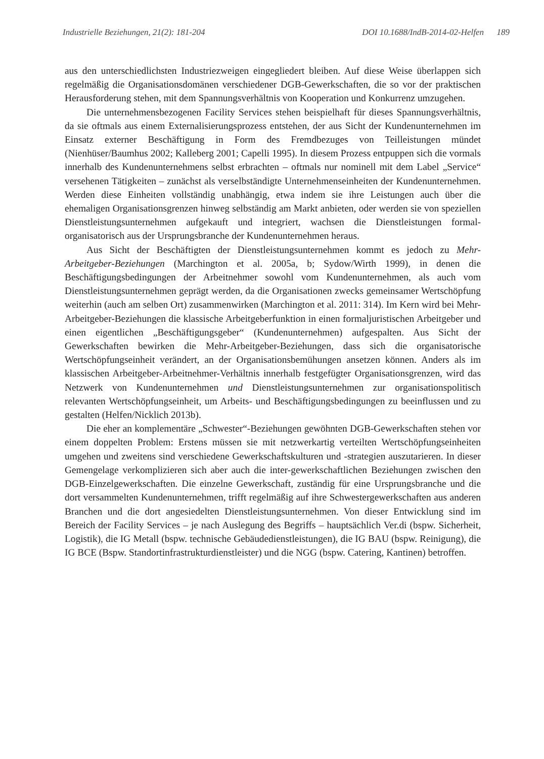Industrielle Beziehungen, 21(2): 181-204 DOI 10.1688/IndB-2014-02-Helfen 189
aus den unterschiedlichsten Industriezweigen eingegliedert bleiben. Auf diese Weise überlappen sich regelmäßig die Organisationsdomänen verschiedener DGB-Gewerkschaften, die so vor der praktischen Herausforderung stehen, mit dem Spannungsverhältnis von Kooperation und Konkurrenz umzugehen.
Die unternehmensbezogenen Facility Services stehen beispielhaft für dieses Spannungsverhältnis, da sie oftmals aus einem Externalisierungsprozess entstehen, der aus Sicht der Kundenunternehmen im Einsatz externer Beschäftigung in Form des Fremdbezuges von Teilleistungen mündet (Nienhüser/Baumhus 2002; Kalleberg 2001; Capelli 1995). In diesem Prozess entpuppen sich die vormals innerhalb des Kundenunternehmens selbst erbrachten – oftmals nur nominell mit dem Label „Service“ versehenen Tätigkeiten – zunächst als verselbständigte Unternehmenseinheiten der Kundenunternehmen. Werden diese Einheiten vollständig unabhängig, etwa indem sie ihre Leistungen auch über die ehemaligen Organisationsgrenzen hinweg selbständig am Markt anbieten, oder werden sie von speziellen Dienstleistungsunternehmen aufgekauft und integriert, wachsen die Dienstleistungen formal-organisatorisch aus der Ursprungsbranche der Kundenunternehmen heraus.
Aus Sicht der Beschäftigten der Dienstleistungsunternehmen kommt es jedoch zu Mehr-Arbeitgeber-Beziehungen (Marchington et al. 2005a, b; Sydow/Wirth 1999), in denen die Beschäftigungsbedingungen der Arbeitnehmer sowohl vom Kundenunternehmen, als auch vom Dienstleistungsunternehmen geprägt werden, da die Organisationen zwecks gemeinsamer Wertschöpfung weiterhin (auch am selben Ort) zusammenwirken (Marchington et al. 2011: 314). Im Kern wird bei Mehr-Arbeitgeber-Beziehungen die klassische Arbeitgeberfunktion in einen formaljuristischen Arbeitgeber und einen eigentlichen „Beschäftigungsgeber“ (Kundenunternehmen) aufgespalten. Aus Sicht der Gewerkschaften bewirken die Mehr-Arbeitgeber-Beziehungen, dass sich die organisatorische Wertschöpfungseinheit verändert, an der Organisationsbemühungen ansetzen können. Anders als im klassischen Arbeitgeber-Arbeitnehmer-Verhältnis innerhalb festgefügter Organisationsgrenzen, wird das Netzwerk von Kundenunternehmen und Dienstleistungsunternehmen zur organisationspolitisch relevanten Wertschöpfungseinheit, um Arbeits- und Beschäftigungsbedingungen zu beeinflussen und zu gestalten (Helfen/Nicklich 2013b).
Die eher an komplementäre „Schwester“-Beziehungen gewöhnten DGB-Gewerkschaften stehen vor einem doppelten Problem: Erstens müssen sie mit netzwerkartig verteilten Wertschöpfungseinheiten umgehen und zweitens sind verschiedene Gewerkschaftskulturen und -strategien auszutarieren. In dieser Gemengelage verkomplizieren sich aber auch die inter-gewerkschaftlichen Beziehungen zwischen den DGB-Einzelgewerkschaften. Die einzelne Gewerkschaft, zuständig für eine Ursprungsbranche und die dort versammelten Kundenunternehmen, trifft regelmäßig auf ihre Schwestergewerkschaften aus anderen Branchen und die dort angesiedelten Dienstleistungsunternehmen. Von dieser Entwicklung sind im Bereich der Facility Services – je nach Auslegung des Begriffs – hauptsächlich Ver.di (bspw. Sicherheit, Logistik), die IG Metall (bspw. technische Gebäudedienstleistungen), die IG BAU (bspw. Reinigung), die IG BCE (Bspw. Standortinfrastrukturdienstleister) und die NGG (bspw. Catering, Kantinen) betroffen.